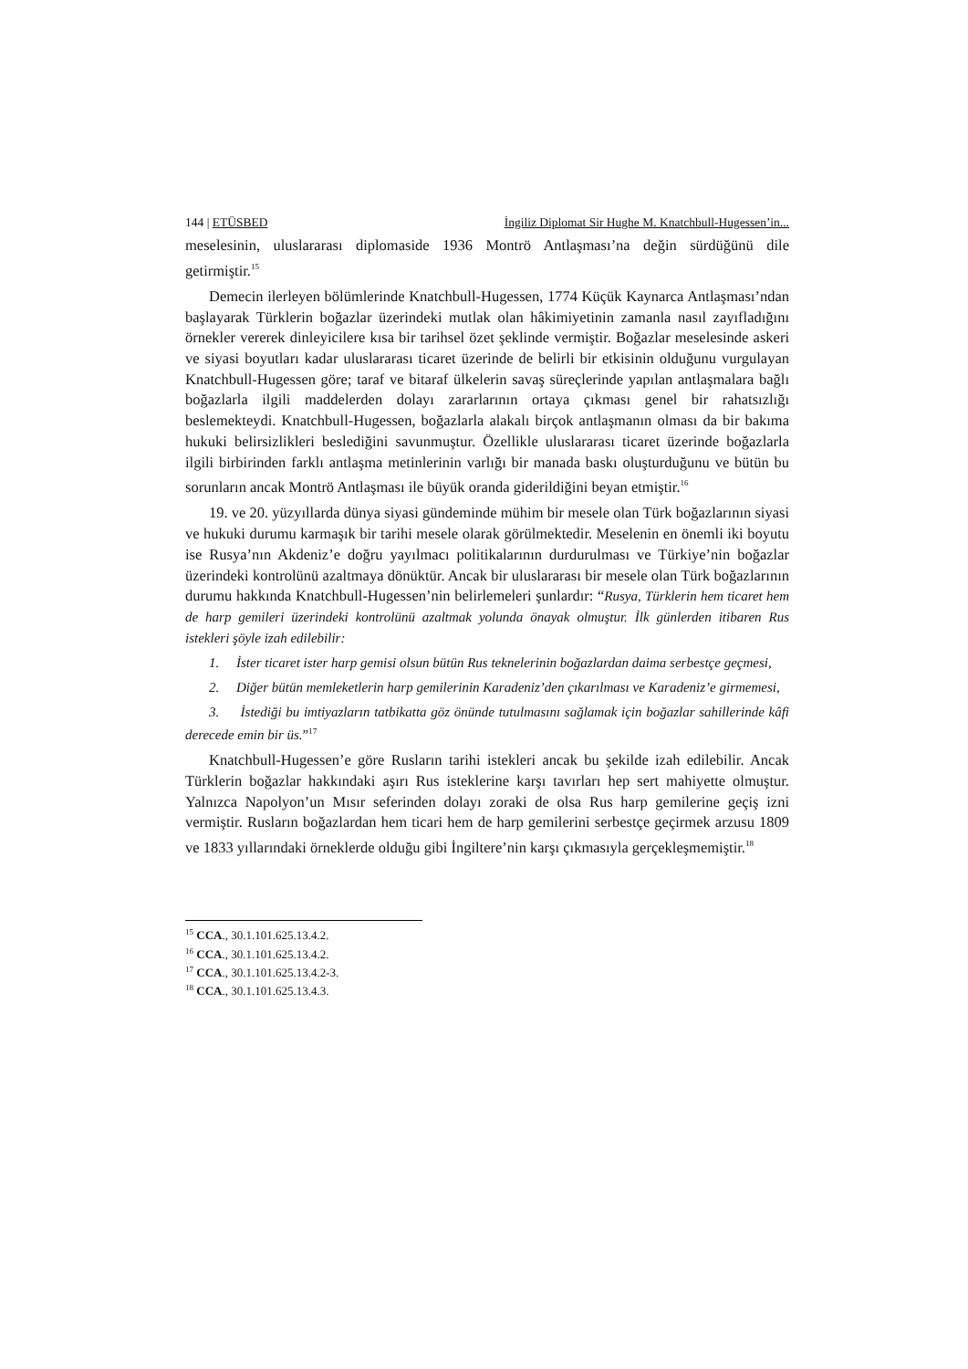144 | ETÜSBED İngiliz Diplomat Sir Hughe M. Knatchbull-Hugessen’in...
meselesinin, uluslararası diplomaside 1936 Montrö Antlaşması’na değin sürdüğünü dile getirmiştir.<sup>15</sup>
Demecin ilerleyen bölümlerinde Knatchbull-Hugessen, 1774 Küçük Kaynarca Antlaşması’ndan başlayarak Türklerin boğazlar üzerindeki mutlak olan hâkimiyetinin zamanla nasıl zayıfladığını örnekler vererek dinleyicilere kısa bir tarihsel özet şeklinde vermiştir. Boğazlar meselesinde askeri ve siyasi boyutları kadar uluslararası ticaret üzerinde de belirli bir etkisinin olduğunu vurgulayan Knatchbull-Hugessen göre; taraf ve bitaraf ülkelerin savaş süreçlerinde yapılan antlaşmalara bağlı boğazlarla ilgili maddelerden dolayı zararlarının ortaya çıkması genel bir rahatsızlığı beslemekteydi. Knatchbull-Hugessen, boğazlarla alakalı birçok antlaşmanın olması da bir bakıma hukuki belirsizlikleri beslediğini savunmuştur. Özellikle uluslararası ticaret üzerinde boğazlarla ilgili birbirinden farklı antlaşma metinlerinin varlığı bir manada baskı oluşturduğunu ve bütün bu sorunların ancak Montrö Antlaşması ile büyük oranda giderildiğini beyan etmiştir.<sup>16</sup>
19. ve 20. yüzyıllarda dünya siyasi gündeminde mühim bir mesele olan Türk boğazlarının siyasi ve hukuki durumu karmaşık bir tarihi mesele olarak görülmektedir. Meselenin en önemli iki boyutu ise Rusya’nın Akdeniz’e doğru yayılmacı politikalarının durdurulması ve Türkiye’nin boğazlar üzerindeki kontrolünü azaltmaya dönüktür. Ancak bir uluslararası bir mesele olan Türk boğazlarının durumu hakkında Knatchbull-Hugessen’nin belirlemeleri şunlardır: “Rusya, Türklerin hem ticaret hem de harp gemileri üzerindeki kontrolünü azaltmak yolunda önayak olmuştur. İlk günlerden itibaren Rus istekleri şöyle izah edilebilir:
1. İster ticaret ister harp gemisi olsun bütün Rus teknelerinin boğazlardan daima serbestçe geçmesi,
2. Diğer bütün memleketlerin harp gemilerinin Karadeniz’den çıkarılması ve Karadeniz’e girmemesi,
3. İstediği bu imtiyazların tatbikatta göz önünde tutulmasını sağlamak için boğazlar sahillerinde kâfi derecede emin bir üs.”<sup>17</sup>
Knatchbull-Hugessen’e göre Rusların tarihi istekleri ancak bu şekilde izah edilebilir. Ancak Türklerin boğazlar hakkındaki aşırı Rus isteklerine karşı tavırları hep sert mahiyette olmuştur. Yalnızca Napolyon’un Mısır seferinden dolayı zoraki de olsa Rus harp gemilerine geçiş izni vermiştir. Rusların boğazlardan hem ticari hem de harp gemilerini serbestçe geçirmek arzusu 1809 ve 1833 yıllarındaki örneklerde olduğu gibi İngiltere’nin karşı çıkmasıyla gerçekleşmemiştir.<sup>18</sup>
<sup>15</sup> CCA., 30.1.101.625.13.4.2.
<sup>16</sup> CCA., 30.1.101.625.13.4.2.
<sup>17</sup> CCA., 30.1.101.625.13.4.2-3.
<sup>18</sup> CCA., 30.1.101.625.13.4.3.